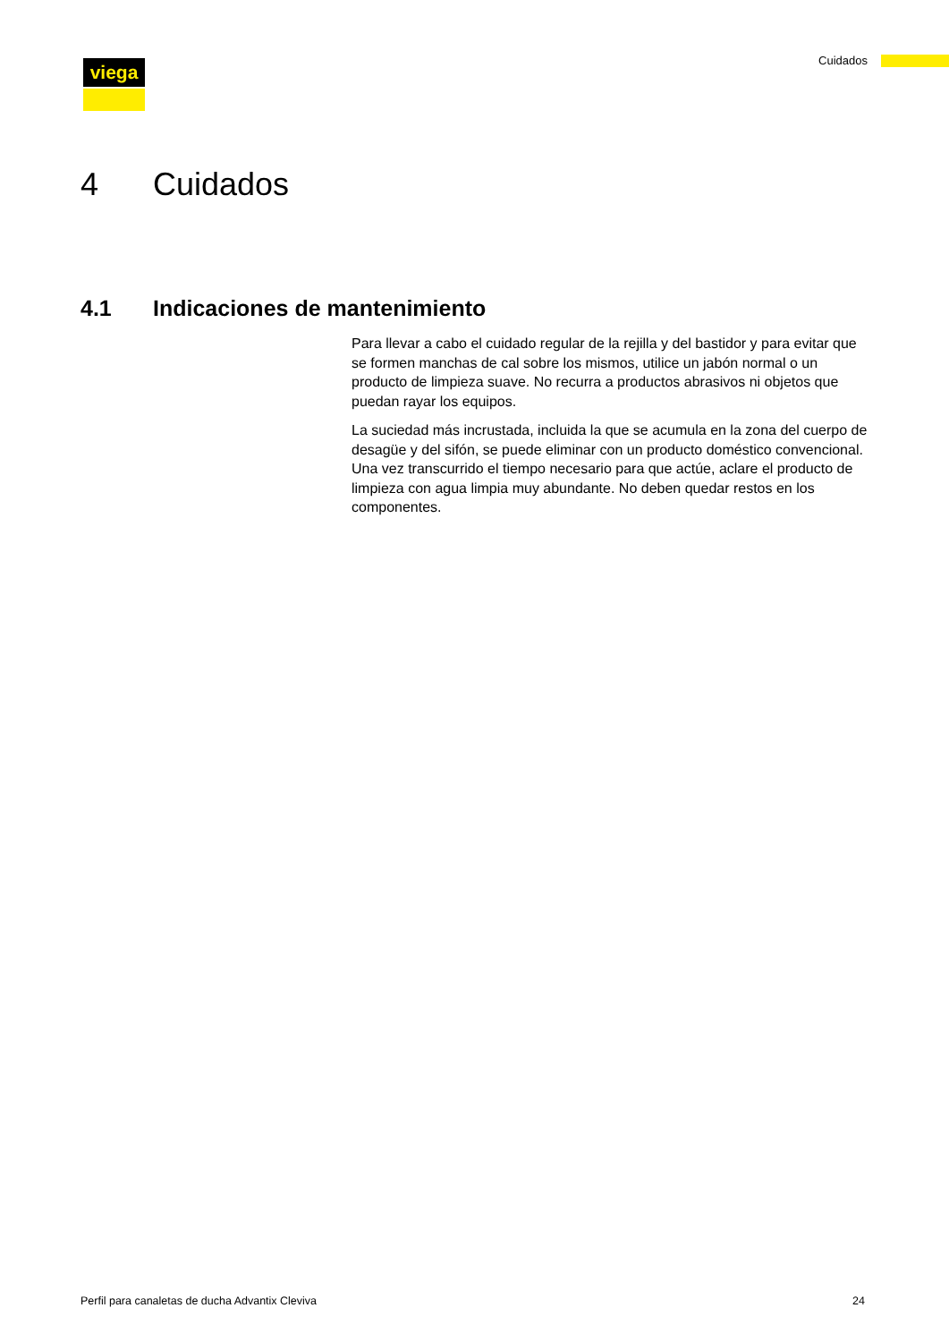viega Cuidados
4 Cuidados
4.1 Indicaciones de mantenimiento
Para llevar a cabo el cuidado regular de la rejilla y del bastidor y para evitar que se formen manchas de cal sobre los mismos, utilice un jabón normal o un producto de limpieza suave. No recurra a productos abra­sivos ni objetos que puedan rayar los equipos.
La suciedad más incrustada, incluida la que se acumula en la zona del cuerpo de desagüe y del sifón, se puede eliminar con un producto doméstico convencional. Una vez transcurrido el tiempo necesario para que actúe, aclare el producto de limpieza con agua limpia muy abun­dante. No deben quedar restos en los componentes.
Perfil para canaletas de ducha Advantix Cleviva 24